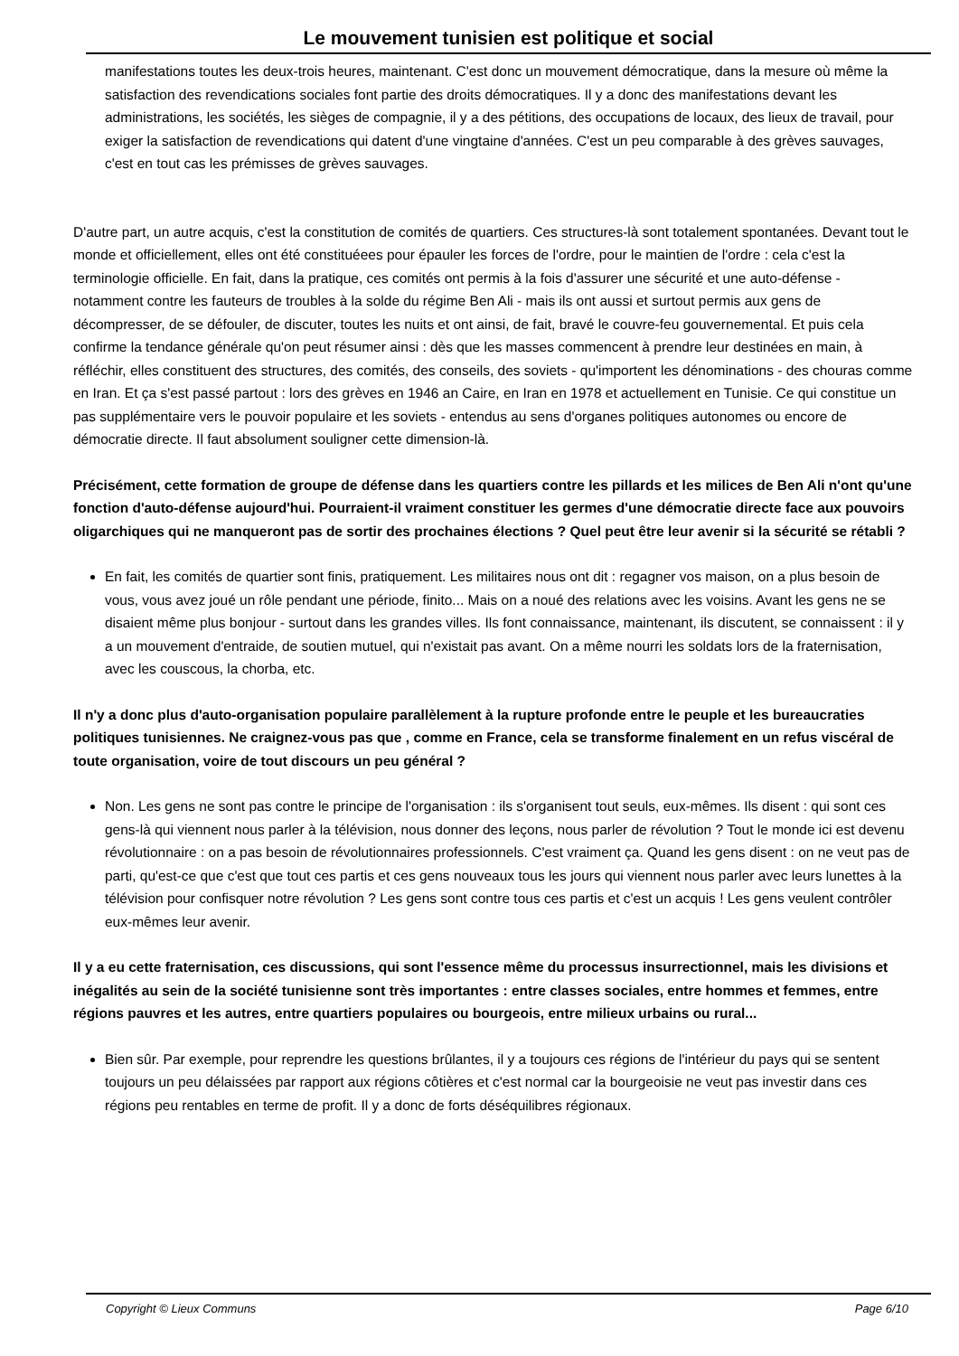Le mouvement tunisien est politique et social
manifestations toutes les deux-trois heures, maintenant. C'est donc un mouvement démocratique, dans la mesure où même la satisfaction des revendications sociales font partie des droits démocratiques. Il y a donc des manifestations devant les administrations, les sociétés, les sièges de compagnie, il y a des pétitions, des occupations de locaux, des lieux de travail, pour exiger la satisfaction de revendications qui datent d'une vingtaine d'années. C'est un peu comparable à des grèves sauvages, c'est en tout cas les prémisses de grèves sauvages.
D'autre part, un autre acquis, c'est la constitution de comités de quartiers. Ces structures-là sont totalement spontanées. Devant tout le monde et officiellement, elles ont été constituéees pour épauler les forces de l'ordre, pour le maintien de l'ordre : cela c'est la terminologie officielle. En fait, dans la pratique, ces comités ont permis à la fois d'assurer une sécurité et une auto-défense - notamment contre les fauteurs de troubles à la solde du régime Ben Ali - mais ils ont aussi et surtout permis aux gens de décompresser, de se défouler, de discuter, toutes les nuits et ont ainsi, de fait, bravé le couvre-feu gouvernemental. Et puis cela confirme la tendance générale qu'on peut résumer ainsi : dès que les masses commencent à prendre leur destinées en main, à réfléchir, elles constituent des structures, des comités, des conseils, des soviets - qu'importent les dénominations - des chouras comme en Iran. Et ça s'est passé partout : lors des grèves en 1946 an Caire, en Iran en 1978 et actuellement en Tunisie. Ce qui constitue un pas supplémentaire vers le pouvoir populaire et les soviets - entendus au sens d'organes politiques autonomes ou encore de démocratie directe. Il faut absolument souligner cette dimension-là.
Précisément, cette formation de groupe de défense dans les quartiers contre les pillards et les milices de Ben Ali n'ont qu'une fonction d'auto-défense aujourd'hui. Pourraient-il vraiment constituer les germes d'une démocratie directe face aux pouvoirs oligarchiques qui ne manqueront pas de sortir des prochaines élections ? Quel peut être leur avenir si la sécurité se rétabli ?
En fait, les comités de quartier sont finis, pratiquement. Les militaires nous ont dit : regagner vos maison, on a plus besoin de vous, vous avez joué un rôle pendant une période, finito... Mais on a noué des relations avec les voisins. Avant les gens ne se disaient même plus bonjour - surtout dans les grandes villes. Ils font connaissance, maintenant, ils discutent, se connaissent : il y a un mouvement d'entraide, de soutien mutuel, qui n'existait pas avant. On a même nourri les soldats lors de la fraternisation, avec les couscous, la chorba, etc.
Il n'y a donc plus d'auto-organisation populaire parallèlement à la rupture profonde entre le peuple et les bureaucraties politiques tunisiennes. Ne craignez-vous pas que , comme en France, cela se transforme finalement en un refus viscéral de toute organisation, voire de tout discours un peu général ?
Non. Les gens ne sont pas contre le principe de l'organisation : ils s'organisent tout seuls, eux-mêmes. Ils disent : qui sont ces gens-là qui viennent nous parler à la télévision, nous donner des leçons, nous parler de révolution ? Tout le monde ici est devenu révolutionnaire : on a pas besoin de révolutionnaires professionnels. C'est vraiment ça. Quand les gens disent : on ne veut pas de parti, qu'est-ce que c'est que tout ces partis et ces gens nouveaux tous les jours qui viennent nous parler avec leurs lunettes à la télévision pour confisquer notre révolution ? Les gens sont contre tous ces partis et c'est un acquis ! Les gens veulent contrôler eux-mêmes leur avenir.
Il y a eu cette fraternisation, ces discussions, qui sont l'essence même du processus insurrectionnel, mais les divisions et inégalités au sein de la société tunisienne sont très importantes : entre classes sociales, entre hommes et femmes, entre régions pauvres et les autres, entre quartiers populaires ou bourgeois, entre milieux urbains ou rural...
Bien sûr. Par exemple, pour reprendre les questions brûlantes, il y a toujours ces régions de l'intérieur du pays qui se sentent toujours un peu délaissées par rapport aux régions côtières et c'est normal car la bourgeoisie ne veut pas investir dans ces régions peu rentables en terme de profit. Il y a donc de forts déséquilibres régionaux.
Copyright © Lieux Communs Page 6/10